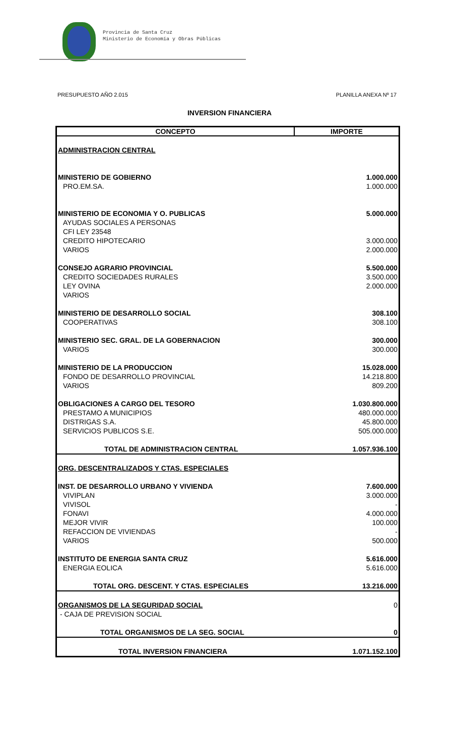Provincia de Santa Cruz
Ministerio de Economía y Obras Públicas
PRESUPUESTO AÑO 2.015 PLANILLA ANEXA Nº 17
INVERSION FINANCIERA
| CONCEPTO | IMPORTE |
| --- | --- |
| ADMINISTRACION CENTRAL | |
| MINISTERIO DE GOBIERNO | 1.000.000 |
| PRO.EM.SA. | 1.000.000 |
| MINISTERIO DE ECONOMIA Y O. PUBLICAS | 5.000.000 |
| AYUDAS SOCIALES A PERSONAS | |
| CFI LEY 23548 | |
| CREDITO HIPOTECARIO | 3.000.000 |
| VARIOS | 2.000.000 |
| CONSEJO AGRARIO PROVINCIAL | 5.500.000 |
| CREDITO SOCIEDADES RURALES | 3.500.000 |
| LEY OVINA | 2.000.000 |
| VARIOS | |
| MINISTERIO DE DESARROLLO SOCIAL | 308.100 |
| COOPERATIVAS | 308.100 |
| MINISTERIO SEC. GRAL. DE LA GOBERNACION | 300.000 |
| VARIOS | 300.000 |
| MINISTERIO DE LA PRODUCCION | 15.028.000 |
| FONDO DE DESARROLLO PROVINCIAL | 14.218.800 |
| VARIOS | 809.200 |
| OBLIGACIONES A CARGO DEL TESORO | 1.030.800.000 |
| PRESTAMO A MUNICIPIOS | 480.000.000 |
| DISTRIGAS S.A. | 45.800.000 |
| SERVICIOS PUBLICOS S.E. | 505.000.000 |
| TOTAL DE ADMINISTRACION CENTRAL | 1.057.936.100 |
| ORG. DESCENTRALIZADOS Y CTAS. ESPECIALES | |
| INST. DE DESARROLLO URBANO Y VIVIENDA | 7.600.000 |
| VIVIPLAN | 3.000.000 |
| VIVISOL | - |
| FONAVI | 4.000.000 |
| MEJOR VIVIR | 100.000 |
| REFACCION DE VIVIENDAS | - |
| VARIOS | 500.000 |
| INSTITUTO DE ENERGIA SANTA CRUZ | 5.616.000 |
| ENERGIA EOLICA | 5.616.000 |
| TOTAL ORG. DESCENT. Y CTAS. ESPECIALES | 13.216.000 |
| ORGANISMOS DE LA SEGURIDAD SOCIAL | 0 |
| - CAJA DE PREVISION SOCIAL | |
| TOTAL ORGANISMOS DE LA SEG. SOCIAL | 0 |
| TOTAL INVERSION FINANCIERA | 1.071.152.100 |